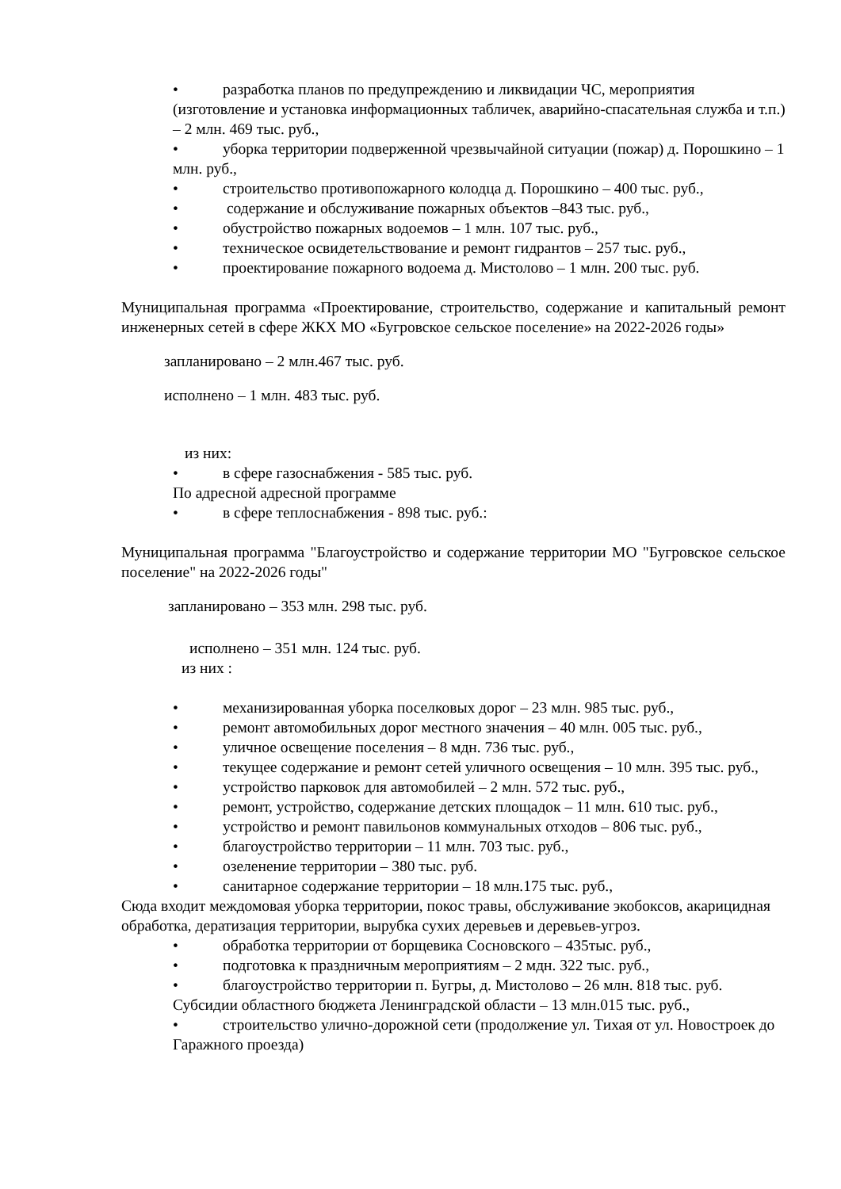• разработка планов по предупреждению и ликвидации ЧС, мероприятия (изготовление и установка информационных табличек, аварийно-спасательная служба и т.п.) – 2 млн. 469 тыс. руб.,
• уборка территории подверженной чрезвычайной ситуации (пожар) д. Порошкино – 1 млн. руб.,
• строительство противопожарного колодца д. Порошкино – 400 тыс. руб.,
• содержание и обслуживание пожарных объектов –843 тыс. руб.,
• обустройство пожарных водоемов – 1 млн. 107 тыс. руб.,
• техническое освидетельствование и ремонт гидрантов – 257 тыс. руб.,
• проектирование пожарного водоема д. Мистолово – 1 млн. 200 тыс. руб.
Муниципальная программа «Проектирование, строительство, содержание и капитальный ремонт инженерных сетей в сфере ЖКХ МО «Бугровское сельское поселение» на 2022-2026 годы»
запланировано – 2 млн.467 тыс. руб.
исполнено – 1 млн. 483 тыс. руб.
из них:
• в сфере газоснабжения - 585 тыс. руб.
По адресной адресной программе
• в сфере теплоснабжения - 898 тыс. руб.:
Муниципальная программа "Благоустройство и содержание территории МО "Бугровское сельское поселение" на 2022-2026 годы"
запланировано – 353 млн. 298 тыс. руб.
исполнено – 351 млн. 124 тыс. руб.
из них :
• механизированная уборка поселковых дорог – 23 млн. 985 тыс. руб.,
• ремонт автомобильных дорог местного значения – 40 млн. 005 тыс. руб.,
• уличное освещение поселения – 8 мдн. 736 тыс. руб.,
• текущее содержание и ремонт сетей уличного освещения – 10 млн. 395 тыс. руб.,
• устройство парковок для автомобилей – 2 млн. 572 тыс. руб.,
• ремонт, устройство, содержание детских площадок – 11 млн. 610 тыс. руб.,
• устройство и ремонт павильонов коммунальных отходов – 806 тыс. руб.,
• благоустройство территории – 11 млн. 703 тыс. руб.,
• озеленение территории – 380 тыс. руб.
• санитарное содержание территории – 18 млн.175 тыс. руб.,
Сюда входит междомовая уборка территории, покос травы, обслуживание экобоксов, акарицидная обработка, дератизация территории, вырубка сухих деревьев и деревьев-угроз.
• обработка территории от борщевика Сосновского – 435тыс. руб.,
• подготовка к праздничным мероприятиям – 2 мдн. 322 тыс. руб.,
• благоустройство территории п. Бугры, д. Мистолово – 26 млн. 818 тыс. руб.
Субсидии областного бюджета Ленинградской области – 13 млн.015 тыс. руб.,
• строительство улично-дорожной сети (продолжение ул. Тихая от ул. Новостроек до Гаражного проезда)